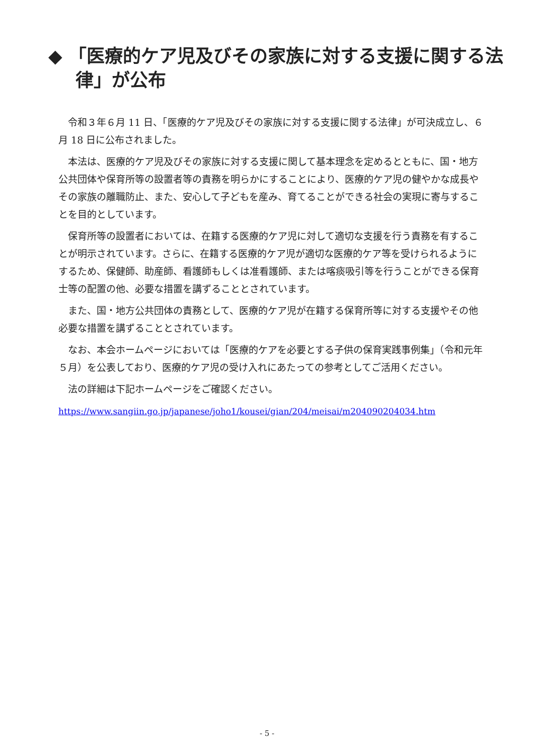◆ 「医療的ケア児及びその家族に対する支援に関する法律」が公布
令和３年６月 11 日、「医療的ケア児及びその家族に対する支援に関する法律」が可決成立し、６月 18 日に公布されました。
本法は、医療的ケア児及びその家族に対する支援に関して基本理念を定めるとともに、国・地方公共団体や保育所等の設置者等の責務を明らかにすることにより、医療的ケア児の健やかな成長やその家族の離職防止、また、安心して子どもを産み、育てることができる社会の実現に寄与することを目的としています。
保育所等の設置者においては、在籍する医療的ケア児に対して適切な支援を行う責務を有することが明示されています。さらに、在籍する医療的ケア児が適切な医療的ケア等を受けられるようにするため、保健師、助産師、看護師もしくは准看護師、または喀痰吸引等を行うことができる保育士等の配置の他、必要な措置を講ずることとされています。
また、国・地方公共団体の責務として、医療的ケア児が在籍する保育所等に対する支援やその他必要な措置を講ずることとされています。
なお、本会ホームページにおいては「医療的ケアを必要とする子供の保育実践事例集」（令和元年５月）を公表しており、医療的ケア児の受け入れにあたっての参考としてご活用ください。
法の詳細は下記ホームページをご確認ください。
https://www.sangiin.go.jp/japanese/joho1/kousei/gian/204/meisai/m204090204034.htm
- 5 -